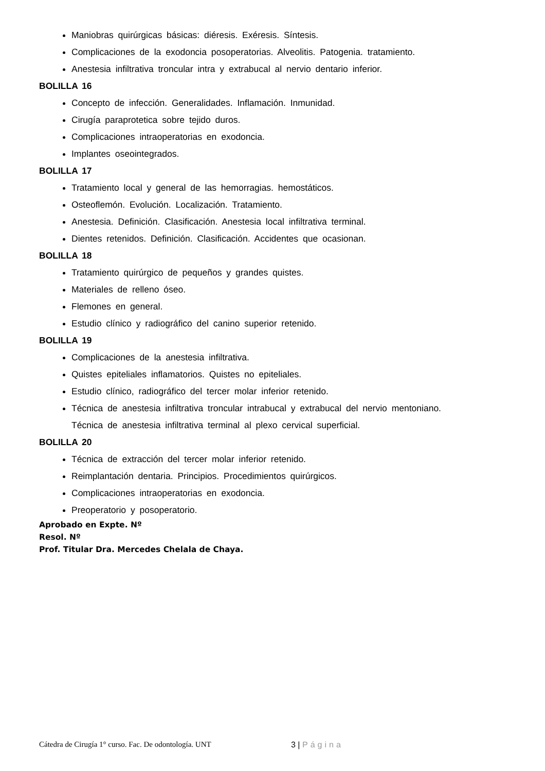Maniobras quirúrgicas básicas: diéresis. Exéresis. Síntesis.
Complicaciones de la exodoncia posoperatorias. Alveolitis. Patogenia. tratamiento.
Anestesia infiltrativa troncular intra y extrabucal al nervio dentario inferior.
BOLILLA 16
Concepto de infección. Generalidades. Inflamación. Inmunidad.
Cirugía paraprotetica sobre tejido duros.
Complicaciones intraoperatorias en exodoncia.
Implantes oseointegrados.
BOLILLA 17
Tratamiento local y general de las hemorragias. hemostáticos.
Osteoflemón. Evolución. Localización. Tratamiento.
Anestesia. Definición. Clasificación. Anestesia local infiltrativa terminal.
Dientes retenidos. Definición. Clasificación. Accidentes que ocasionan.
BOLILLA 18
Tratamiento quirúrgico de pequeños y grandes quistes.
Materiales de relleno óseo.
Flemones en general.
Estudio clínico y radiográfico del canino superior retenido.
BOLILLA 19
Complicaciones de la anestesia infiltrativa.
Quistes epiteliales inflamatorios. Quistes no epiteliales.
Estudio clínico, radiográfico del tercer molar inferior retenido.
Técnica de anestesia infiltrativa troncular intrabucal y extrabucal del nervio mentoniano.
Técnica de anestesia infiltrativa terminal al plexo cervical superficial.
BOLILLA 20
Técnica de extracción del tercer molar inferior retenido.
Reimplantación dentaria. Principios. Procedimientos quirúrgicos.
Complicaciones intraoperatorias en exodoncia.
Preoperatorio y posoperatorio.
Aprobado en Expte. Nº
Resol. Nº
Prof. Titular Dra. Mercedes Chelala de Chaya.
Cátedra de Cirugía 1° curso. Fac. De odontología. UNT 3 | Página